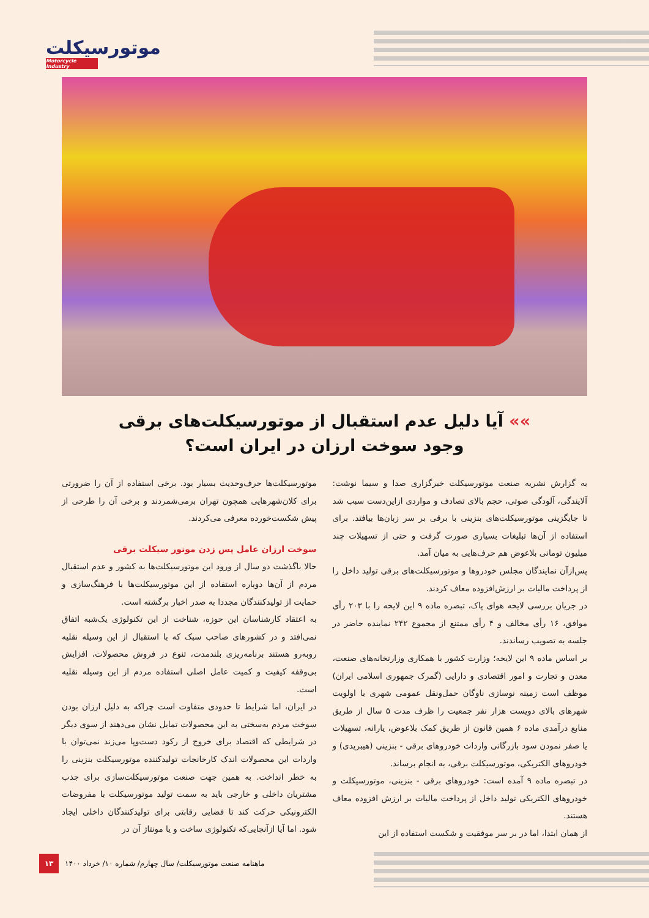موتورسیکلت
Motorcycle Industry
»» آیا دلیل عدم استقبال از موتورسیکلت‌های برقی
وجود سوخت ارزان در ایران است؟
به گزارش نشریه صنعت موتورسیکلت خبرگزاری صدا و سیما نوشت: آلایندگی، آلودگی صوتی، حجم بالای تصادف و مواردی ازاین‌دست سبب شد تا جایگزینی موتورسیکلت‌های بنزینی با برقی بر سر زبان‌ها بیافتد. برای استفاده از آن‌ها تبلیغات بسیاری صورت گرفت و حتی از تسهیلات چند میلیون تومانی بلاعوض هم حرف‌هایی به میان آمد.
پس‌ازآن نمایندگان مجلس خودروها و موتورسیکلت‌های برقی تولید داخل را از پرداخت مالیات بر ارزش‌افزوده معاف کردند.
در جریان بررسی لایحه هوای پاک، تبصره ماده ۹ این لایحه را با ۲۰۳ رأی موافق، ۱۶ رأی مخالف و ۴ رأی ممتنع از مجموع ۲۴۲ نماینده حاضر در جلسه به تصویب رساندند.
بر اساس ماده ۹ این لایحه؛ وزارت کشور با همکاری وزارتخانه‌های صنعت، معدن و تجارت و امور اقتصادی و دارایی (گمرک جمهوری اسلامی ایران) موظف است زمینه نوسازی ناوگان حمل‌ونقل عمومی شهری با اولویت شهرهای بالای دویست هزار نفر جمعیت را ظرف مدت ۵ سال از طریق منابع درآمدی ماده ۶ همین قانون از طریق کمک بلاعوض، یارانه، تسهیلات یا صفر نمودن سود بازرگانی واردات خودروهای برقی - بنزینی (هیبریدی) و خودروهای الکتریکی، موتورسیکلت برقی، به انجام برساند.
در تبصره ماده ۹ آمده است: خودروهای برقی - بنزینی، موتورسیکلت و خودروهای الکتریکی تولید داخل از پرداخت مالیات بر ارزش افزوده معاف هستند.
از همان ابتدا، اما در بر سر موفقیت و شکست استفاده از این
موتورسیکلت‌ها حرف‌وحدیث بسیار بود. برخی استفاده از آن را ضرورتی برای کلان‌شهرهایی همچون تهران برمی‌شمردند و برخی آن را طرحی از پیش شکست‌خورده معرفی می‌کردند.
سوخت ارزان عامل پس زدن موتور سیکلت برقی
حالا باگذشت دو سال از ورود این موتورسیکلت‌ها به کشور و عدم استقبال مردم از آن‌ها دوباره استفاده از این موتورسیکلت‌ها با فرهنگ‌سازی و حمایت از تولیدکنندگان مجددا به صدر اخبار برگشته است.
به اعتقاد کارشناسان این حوزه، شناخت از این تکنولوژی یک‌شبه اتفاق نمی‌افتد و در کشورهای صاحب سبک که با استقبال از این وسیله نقلیه روبه‌رو هستند برنامه‌ریزی بلندمدت، تنوع در فروش محصولات، افزایش بی‌وقفه کیفیت و کمیت عامل اصلی استفاده مردم از این وسیله نقلیه است.
در ایران، اما شرایط تا حدودی متفاوت است چراکه به دلیل ارزان بودن سوخت مردم به‌سختی به این محصولات تمایل نشان می‌دهند از سوی دیگر در شرایطی که اقتصاد برای خروج از رکود دست‌وپا می‌زند نمی‌توان با واردات این محصولات اندک کارخانجات تولیدکننده موتورسیکلت بنزینی را به خطر انداخت. به همین جهت صنعت موتورسیکلت‌سازی برای جذب مشتریان داخلی و خارجی باید به سمت تولید موتورسیکلت با مفروضات الکترونیکی حرکت کند تا فضایی رقابتی برای تولیدکنندگان داخلی ایجاد شود. اما آیا ازآنجایی‌که تکنولوژی ساخت و یا مونتاژ آن در
۱۳
ماهنامه صنعت موتورسیکلت/ سال چهارم/ شماره ۱۰/ خرداد ۱۴۰۰